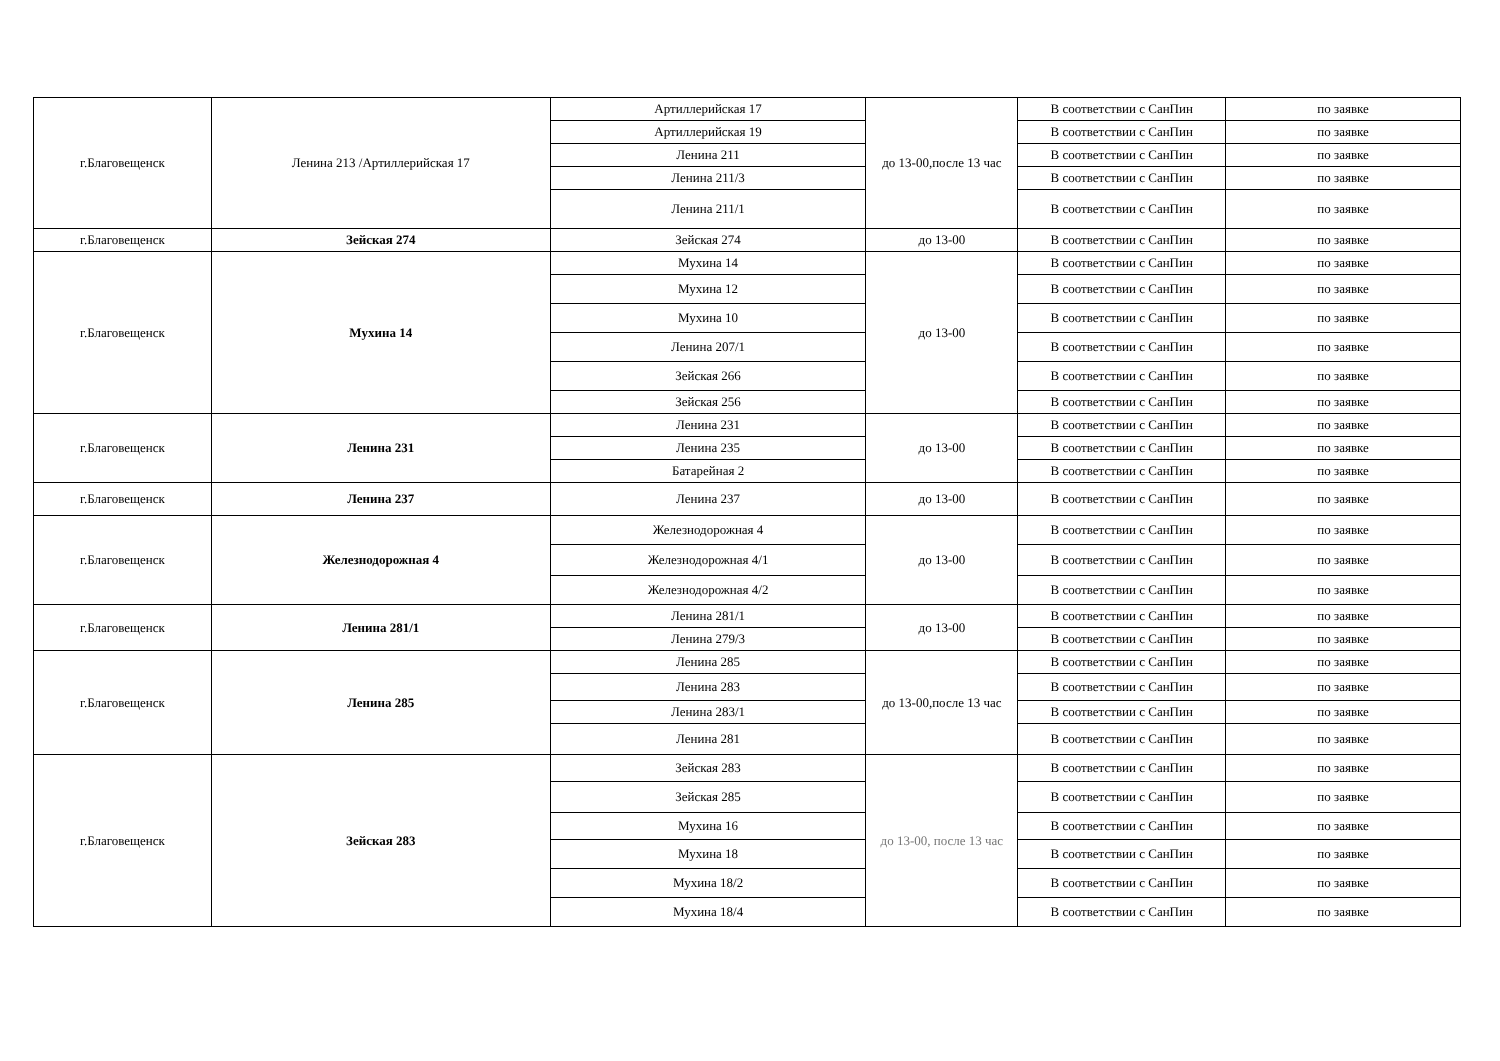| г.Благовещенск | Ленина 213 /Артиллерийская 17 | Артиллерийская 17 | до 13-00,после 13 час | В соответствии с СанПин | по заявке |
| | | Артиллерийская 19 | | В соответствии с СанПин | по заявке |
| | | Ленина 211 | | В соответствии с СанПин | по заявке |
| | | Ленина 211/3 | | В соответствии с СанПин | по заявке |
| | | Ленина 211/1 | | В соответствии с СанПин | по заявке |
| г.Благовещенск | Зейская 274 | Зейская 274 | до 13-00 | В соответствии с СанПин | по заявке |
| г.Благовещенск | Мухина 14 | Мухина 14 | до 13-00 | В соответствии с СанПин | по заявке |
| | | Мухина 12 | | В соответствии с СанПин | по заявке |
| | | Мухина 10 | | В соответствии с СанПин | по заявке |
| | | Ленина 207/1 | | В соответствии с СанПин | по заявке |
| | | Зейская 266 | | В соответствии с СанПин | по заявке |
| | | Зейская 256 | | В соответствии с СанПин | по заявке |
| г.Благовещенск | Ленина 231 | Ленина 231 | до 13-00 | В соответствии с СанПин | по заявке |
| | | Ленина 235 | | В соответствии с СанПин | по заявке |
| | | Батарейная 2 | | В соответствии с СанПин | по заявке |
| г.Благовещенск | Ленина 237 | Ленина 237 | до 13-00 | В соответствии с СанПин | по заявке |
| г.Благовещенск | Железнодорожная 4 | Железнодорожная 4 | до 13-00 | В соответствии с СанПин | по заявке |
| | | Железнодорожная 4/1 | | В соответствии с СанПин | по заявке |
| | | Железнодорожная 4/2 | | В соответствии с СанПин | по заявке |
| г.Благовещенск | Ленина 281/1 | Ленина 281/1 | до 13-00 | В соответствии с СанПин | по заявке |
| | | Ленина 279/3 | | В соответствии с СанПин | по заявке |
| г.Благовещенск | Ленина 285 | Ленина 285 | до 13-00,после 13 час | В соответствии с СанПин | по заявке |
| | | Ленина 283 | | В соответствии с СанПин | по заявке |
| | | Ленина 283/1 | | В соответствии с СанПин | по заявке |
| | | Ленина 281 | | В соответствии с СанПин | по заявке |
| г.Благовещенск | Зейская 283 | Зейская 283 | до 13-00, после 13 час | В соответствии с СанПин | по заявке |
| | | Зейская 285 | | В соответствии с СанПин | по заявке |
| | | Мухина 16 | | В соответствии с СанПин | по заявке |
| | | Мухина 18 | | В соответствии с СанПин | по заявке |
| | | Мухина 18/2 | | В соответствии с СанПин | по заявке |
| | | Мухина 18/4 | | В соответствии с СанПин | по заявке |